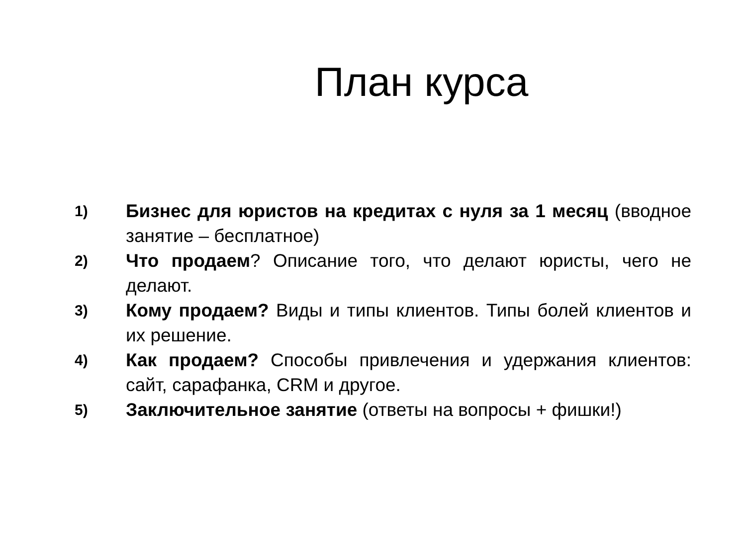План курса
1)
Бизнес для юристов на кредитах с нуля за 1 месяц (вводное занятие – бесплатное)
2)
Что продаем? Описание того, что делают юристы, чего не делают.
3)
Кому продаем? Виды и типы клиентов. Типы болей клиентов и их решение.
4)
Как продаем? Способы привлечения и удержания клиентов: сайт, сарафанка, CRM и другое.
5)
Заключительное занятие (ответы на вопросы + фишки!)